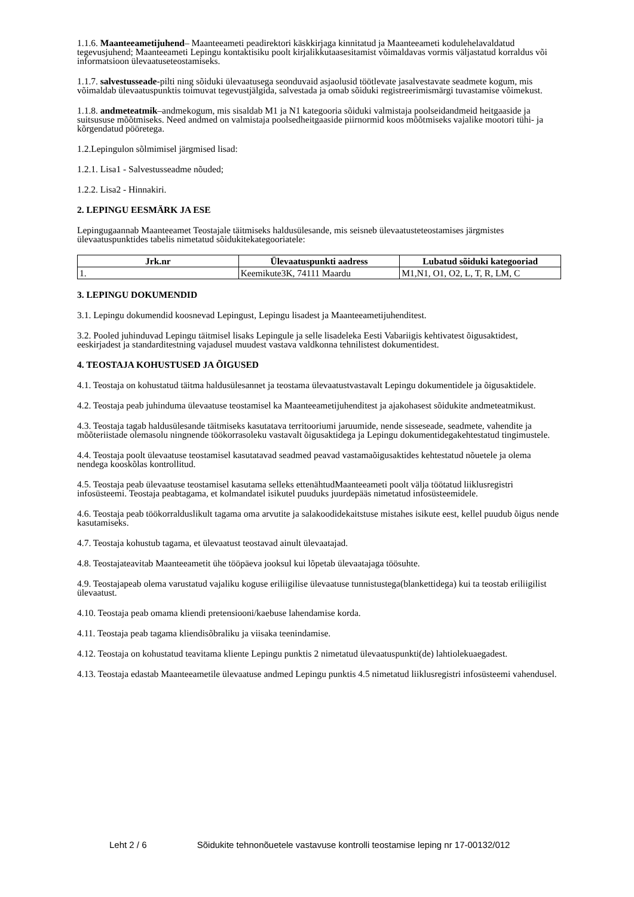1.1.6. Maanteeametijuhend– Maanteeameti peadirektori käskkirjaga kinnitatud ja Maanteeameti kodulehelavaldatud tegevusjuhend; Maanteeameti Lepingu kontaktisiku poolt kirjalikkutaasesitamist võimaldavas vormis väljastatud korraldus või informatsioon ülevaatuseteostamiseks.
1.1.7. salvestusseade-pilti ning sõiduki ülevaatusega seonduvaid asjaolusid töötlevate jasalvestavate seadmete kogum, mis võimaldab ülevaatuspunktis toimuvat tegevustjälgida, salvestada ja omab sõiduki registreerimismärgi tuvastamise võimekust.
1.1.8. andmeteatmik–andmekogum, mis sisaldab M1 ja N1 kategooria sõiduki valmistaja poolseidandmeid heitgaaside ja suitsususe mõõtmiseks. Need andmed on valmistaja poolsedheitgaaside piirnormid koos mõõtmiseks vajalike mootori tühi- ja kõrgendatud pööretega.
1.2.Lepingulon sõlmimisel järgmised lisad:
1.2.1. Lisa1 - Salvestusseadme nõuded;
1.2.2. Lisa2 - Hinnakiri.
2. LEPINGU EESMÄRK JA ESE
Lepingugaannab Maanteeamet Teostajale täitmiseks haldusülesande, mis seisneb ülevaatusteteostamises järgmistes ülevaatuspunktides tabelis nimetatud sõidukitekategooriatele:
| Jrk.nr | Ülevaatuspunkti aadress | Lubatud sõiduki kategooriad |
| --- | --- | --- |
| 1. | Keemikute3K, 74111 Maardu | M1,N1, O1, O2, L, T, R, LM, C |
3. LEPINGU DOKUMENDID
3.1. Lepingu dokumendid koosnevad Lepingust, Lepingu lisadest ja Maanteeametijuhenditest.
3.2. Pooled juhinduvad Lepingu täitmisel lisaks Lepingule ja selle lisadeleka Eesti Vabariigis kehtivatest õigusaktidest, eeskirjadest ja standarditestning vajadusel muudest vastava valdkonna tehnilistest dokumentidest.
4. TEOSTAJA KOHUSTUSED JA ÕIGUSED
4.1. Teostaja on kohustatud täitma haldusülesannet ja teostama ülevaatustvastavalt Lepingu dokumentidele ja õigusaktidele.
4.2. Teostaja peab juhinduma ülevaatuse teostamisel ka Maanteeametijuhenditest ja ajakohasest sõidukite andmeteatmikust.
4.3. Teostaja tagab haldusülesande täitmiseks kasutatava territooriumi jaruumide, nende sisseseade, seadmete, vahendite ja mõõteriistade olemasolu ningnende töökorrasoleku vastavalt õigusaktidega ja Lepingu dokumentidegakehtestatud tingimustele.
4.4. Teostaja poolt ülevaatuse teostamisel kasutatavad seadmed peavad vastamaõigusaktides kehtestatud nõuetele ja olema nendega kooskõlas kontrollitud.
4.5. Teostaja peab ülevaatuse teostamisel kasutama selleks ettenähtudMaanteeameti poolt välja töötatud liiklusregistri infosüsteemi. Teostaja peabtagama, et kolmandatel isikutel puuduks juurdepääs nimetatud infosüsteemidele.
4.6. Teostaja peab töökorralduslikult tagama oma arvutite ja salakoodidekaitstuse mistahes isikute eest, kellel puudub õigus nende kasutamiseks.
4.7. Teostaja kohustub tagama, et ülevaatust teostavad ainult ülevaatajad.
4.8. Teostajateavitab Maanteeametit ühe tööpäeva jooksul kui lõpetab ülevaatajaga töösuhte.
4.9. Teostajapeab olema varustatud vajaliku koguse eriliigilise ülevaatuse tunnistustega(blankettidega) kui ta teostab eriliigilist ülevaatust.
4.10. Teostaja peab omama kliendi pretensiooni/kaebuse lahendamise korda.
4.11. Teostaja peab tagama kliendisõbraliku ja viisaka teenindamise.
4.12. Teostaja on kohustatud teavitama kliente Lepingu punktis 2 nimetatud ülevaatuspunkti(de) lahtiolekuaegadest.
4.13. Teostaja edastab Maanteeametile ülevaatuse andmed Lepingu punktis 4.5 nimetatud liiklusregistri infosüsteemi vahendusel.
Leht 2 / 6 Sõidukite tehnonõuetele vastavuse kontrolli teostamise leping nr 17-00132/012